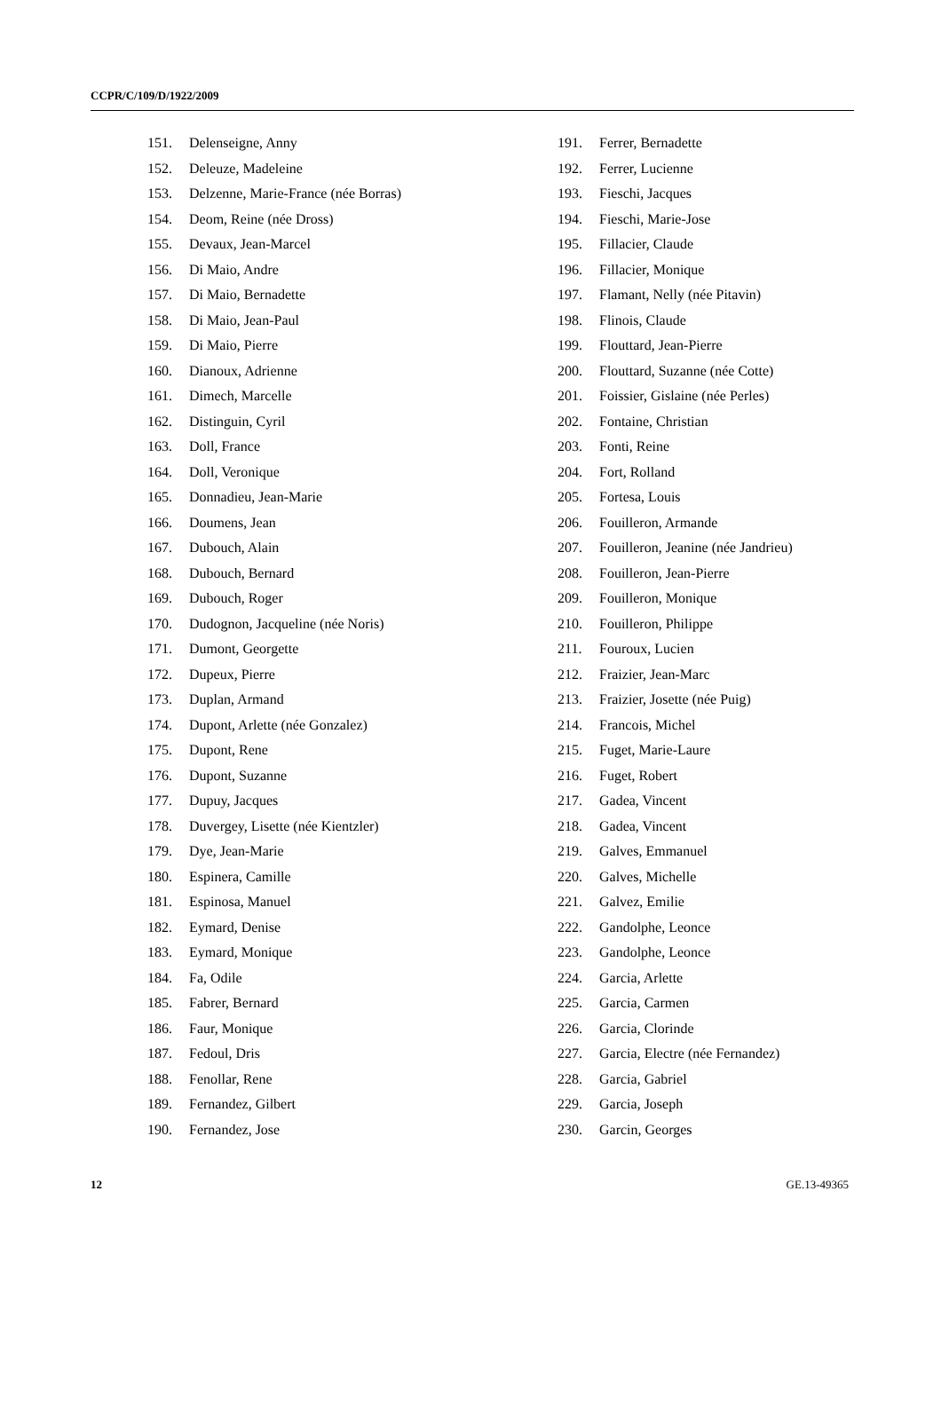CCPR/C/109/D/1922/2009
151. Delenseigne, Anny
152. Deleuze, Madeleine
153. Delzenne, Marie-France (née Borras)
154. Deom, Reine (née Dross)
155. Devaux, Jean-Marcel
156. Di Maio, Andre
157. Di Maio, Bernadette
158. Di Maio, Jean-Paul
159. Di Maio, Pierre
160. Dianoux, Adrienne
161. Dimech, Marcelle
162. Distinguin, Cyril
163. Doll, France
164. Doll, Veronique
165. Donnadieu, Jean-Marie
166. Doumens, Jean
167. Dubouch, Alain
168. Dubouch, Bernard
169. Dubouch, Roger
170. Dudognon, Jacqueline (née Noris)
171. Dumont, Georgette
172. Dupeux, Pierre
173. Duplan, Armand
174. Dupont, Arlette (née Gonzalez)
175. Dupont, Rene
176. Dupont, Suzanne
177. Dupuy, Jacques
178. Duvergey, Lisette (née Kientzler)
179. Dye, Jean-Marie
180. Espinera, Camille
181. Espinosa, Manuel
182. Eymard, Denise
183. Eymard, Monique
184. Fa, Odile
185. Fabrer, Bernard
186. Faur, Monique
187. Fedoul, Dris
188. Fenollar, Rene
189. Fernandez, Gilbert
190. Fernandez, Jose
191. Ferrer, Bernadette
192. Ferrer, Lucienne
193. Fieschi, Jacques
194. Fieschi, Marie-Jose
195. Fillacier, Claude
196. Fillacier, Monique
197. Flamant, Nelly (née Pitavin)
198. Flinois, Claude
199. Flouttard, Jean-Pierre
200. Flouttard, Suzanne (née Cotte)
201. Foissier, Gislaine (née Perles)
202. Fontaine, Christian
203. Fonti, Reine
204. Fort, Rolland
205. Fortesa, Louis
206. Fouilleron, Armande
207. Fouilleron, Jeanine (née Jandrieu)
208. Fouilleron, Jean-Pierre
209. Fouilleron, Monique
210. Fouilleron, Philippe
211. Fouroux, Lucien
212. Fraizier, Jean-Marc
213. Fraizier, Josette (née Puig)
214. Francois, Michel
215. Fuget, Marie-Laure
216. Fuget, Robert
217. Gadea, Vincent
218. Gadea, Vincent
219. Galves, Emmanuel
220. Galves, Michelle
221. Galvez, Emilie
222. Gandolphe, Leonce
223. Gandolphe, Leonce
224. Garcia, Arlette
225. Garcia, Carmen
226. Garcia, Clorinde
227. Garcia, Electre (née Fernandez)
228. Garcia, Gabriel
229. Garcia, Joseph
230. Garcin, Georges
12 GE.13-49365